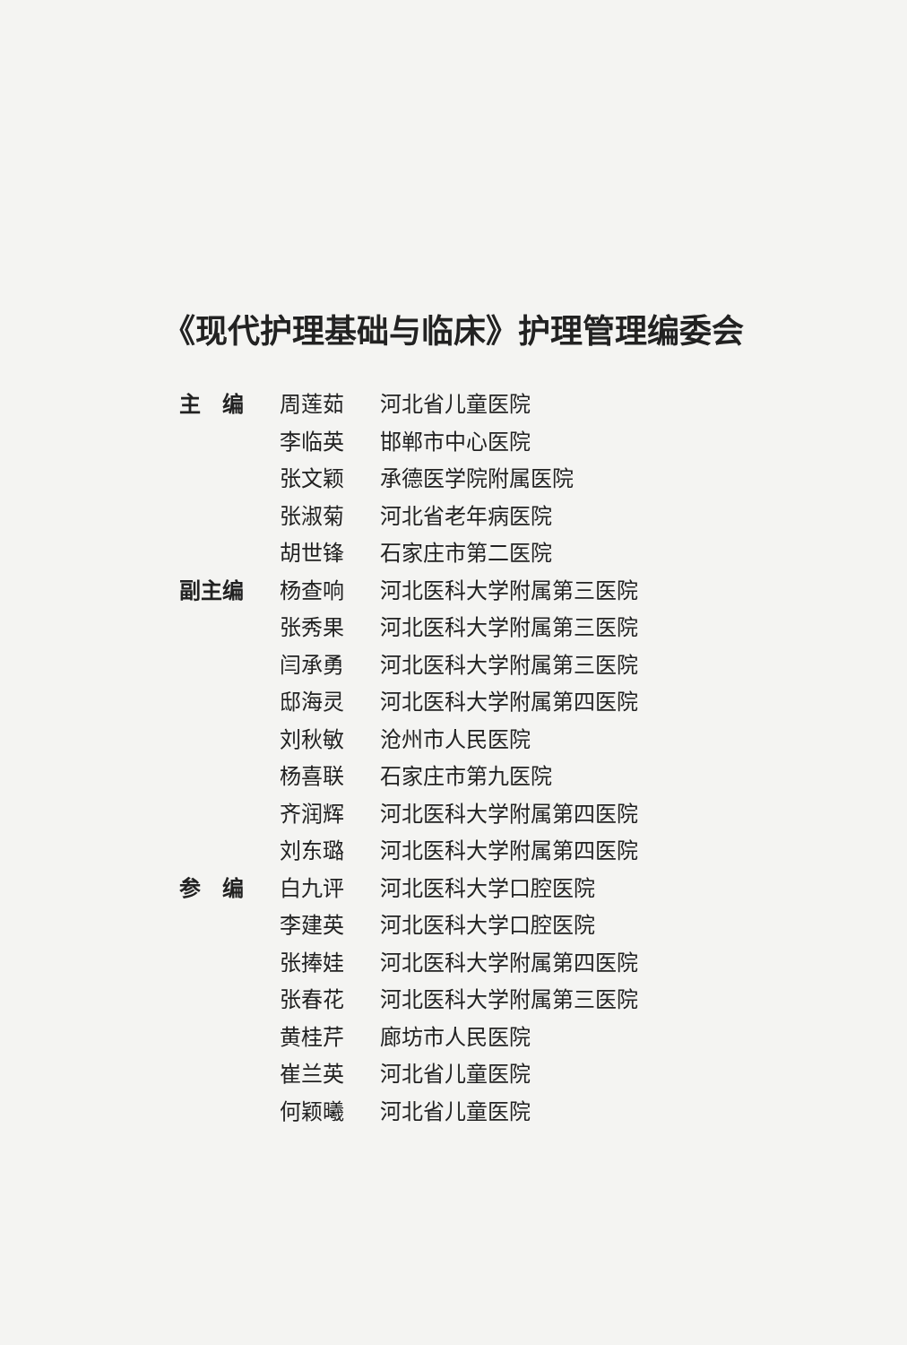《现代护理基础与临床》护理管理编委会
| 主 编 | 周莲茹 | 河北省儿童医院 |
| | 李临英 | 邯郸市中心医院 |
| | 张文颖 | 承德医学院附属医院 |
| | 张淑菊 | 河北省老年病医院 |
| | 胡世锋 | 石家庄市第二医院 |
| 副主编 | 杨查响 | 河北医科大学附属第三医院 |
| | 张秀果 | 河北医科大学附属第三医院 |
| | 闫承勇 | 河北医科大学附属第三医院 |
| | 邸海灵 | 河北医科大学附属第四医院 |
| | 刘秋敏 | 沧州市人民医院 |
| | 杨喜联 | 石家庄市第九医院 |
| | 齐润辉 | 河北医科大学附属第四医院 |
| | 刘东璐 | 河北医科大学附属第四医院 |
| 参 编 | 白九评 | 河北医科大学口腔医院 |
| | 李建英 | 河北医科大学口腔医院 |
| | 张捧娃 | 河北医科大学附属第四医院 |
| | 张春花 | 河北医科大学附属第三医院 |
| | 黄桂芹 | 廊坊市人民医院 |
| | 崔兰英 | 河北省儿童医院 |
| | 何颖曦 | 河北省儿童医院 |